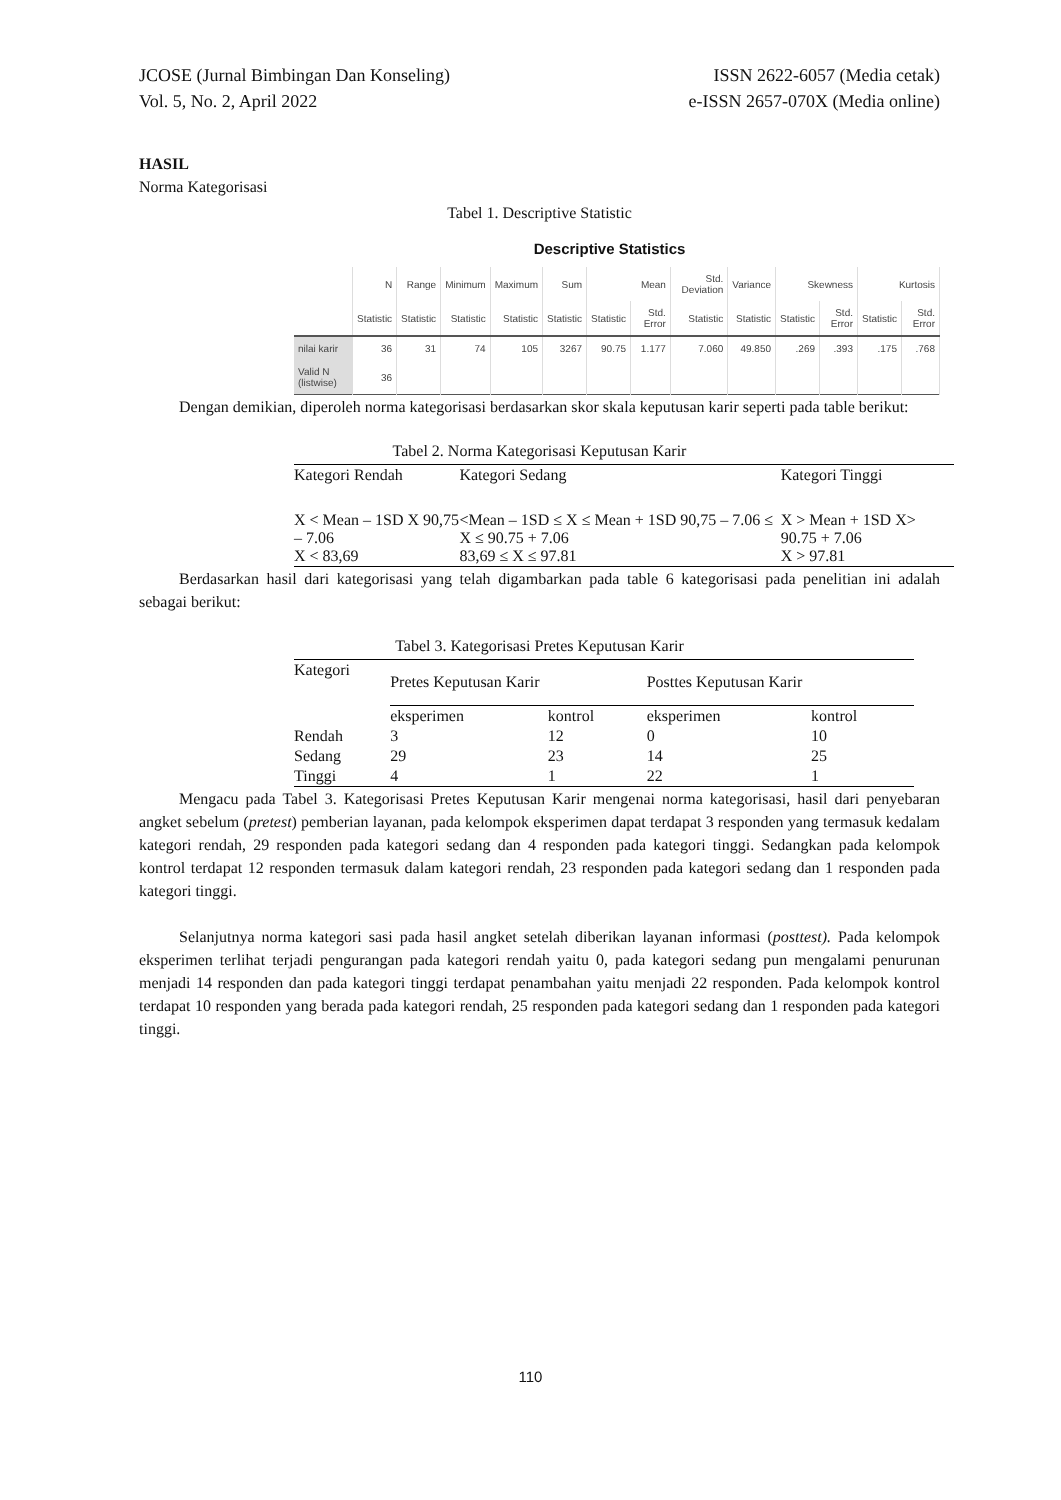JCOSE (Jurnal Bimbingan Dan Konseling)
Vol. 5, No. 2, April 2022
ISSN 2622-6057 (Media cetak)
e-ISSN 2657-070X (Media online)
HASIL
Norma Kategorisasi
Tabel 1. Descriptive Statistic
Descriptive Statistics
| | N | Range | Minimum | Maximum | Sum | Mean | | Std. Deviation | Variance | Skewness | | Kurtosis | |
| --- | --- | --- | --- | --- | --- | --- | --- | --- | --- | --- | --- | --- | --- |
| | Statistic | Statistic | Statistic | Statistic | Statistic | Statistic | Std. Error | Statistic | Statistic | Statistic | Std. Error | Statistic | Std. Error |
| nilai karir | 36 | 31 | 74 | 105 | 3267 | 90.75 | 1.177 | 7.060 | 49.850 | .269 | .393 | .175 | .768 |
| Valid N (listwise) | 36 | | | | | | | | | | | | |
Dengan demikian, diperoleh norma kategorisasi berdasarkan skor skala keputusan karir seperti pada table berikut:
Tabel 2. Norma Kategorisasi Keputusan Karir
| Kategori Rendah | Kategori Sedang | Kategori Tinggi |
| X < Mean – 1SD X 90,75 – 7.06 X < 83,69 | <Mean – 1SD ≤ X ≤ Mean + 1SD 90,75 – 7.06 ≤ X ≤ 90.75 + 7.06 83,69 ≤ X ≤ 97.81 | X > Mean + 1SD X> 90.75 + 7.06 X > 97.81 |
Berdasarkan hasil dari kategorisasi yang telah digambarkan pada table 6 kategorisasi pada penelitian ini adalah sebagai berikut:
Tabel 3. Kategorisasi Pretes Keputusan Karir
| Kategori | Pretes Keputusan Karir | | Posttes Keputusan Karir | |
| | eksperimen | kontrol | eksperimen | kontrol |
| Rendah | 3 | 12 | 0 | 10 |
| Sedang | 29 | 23 | 14 | 25 |
| Tinggi | 4 | 1 | 22 | 1 |
Mengacu pada Tabel 3. Kategorisasi Pretes Keputusan Karir mengenai norma kategorisasi, hasil dari penyebaran angket sebelum (pretest) pemberian layanan, pada kelompok eksperimen dapat terdapat 3 responden yang termasuk kedalam kategori rendah, 29 responden pada kategori sedang dan 4 responden pada kategori tinggi. Sedangkan pada kelompok kontrol terdapat 12 responden termasuk dalam kategori rendah, 23 responden pada kategori sedang dan 1 responden pada kategori tinggi.
Selanjutnya norma kategori sasi pada hasil angket setelah diberikan layanan informasi (posttest). Pada kelompok eksperimen terlihat terjadi pengurangan pada kategori rendah yaitu 0, pada kategori sedang pun mengalami penurunan menjadi 14 responden dan pada kategori tinggi terdapat penambahan yaitu menjadi 22 responden. Pada kelompok kontrol terdapat 10 responden yang berada pada kategori rendah, 25 responden pada kategori sedang dan 1 responden pada kategori tinggi.
110